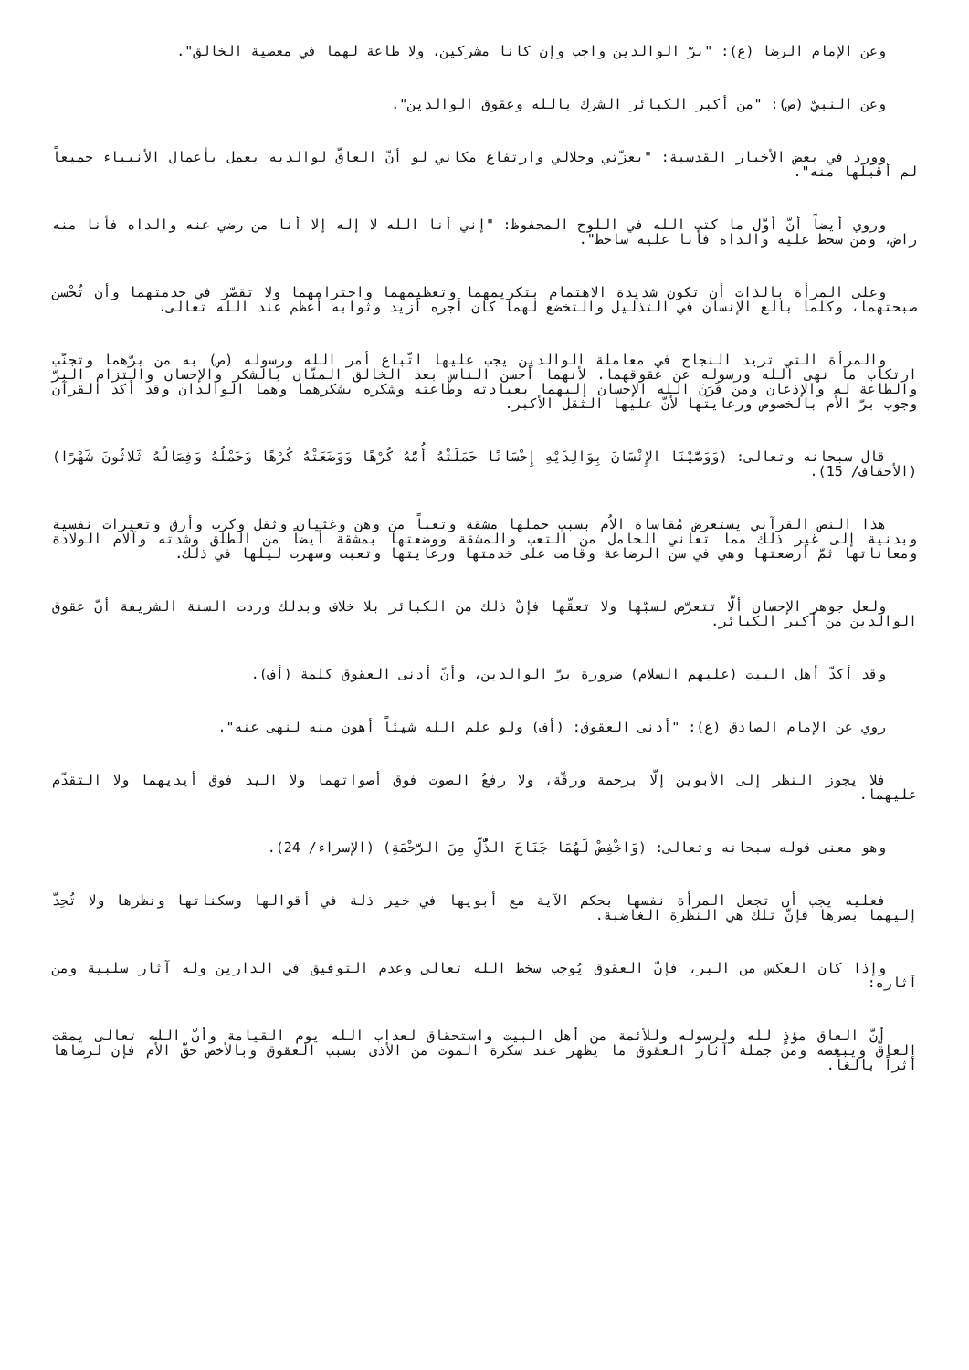وعن الإمام الرضا (ع): "برّ الوالدين واجب وإن كانا مشركين، ولا طاعة لهما في معصية الخالق".
وعن النبيّ (ص): "من أكبر الكبائر الشرك بالله وعقوق الوالدين".
وورد في بعض الأخبار القدسية: "بعزّتي وجلالي وارتفاع مكاني لو أنّ العاقّ لوالديه يعمل بأعمال الأنبياء جميعاً لم أقبلها منه".
وروي أيضاً أنّ أوّل ما كتب الله في اللوح المحفوظ: "إني أنا الله لا إله إلا أنا من رضي عنه والداه فأنا منه راض، ومن سخط عليه والداه فأنا عليه ساخط".
وعلى المرأة بالذات أن تكون شديدة الاهتمام بتكريمهما وتعظيمهما واحترامهما ولا تقصّر في خدمتهما وأن تُحْسن صبحتهما، وكلما بالغ الإنسان في التذليل والتخضع لهما كان أجره أزيد وثوابه أعظم عند الله تعالى.
والمرأة التي تريد النجاح في معاملة الوالدين يجب عليها اتّباع أمر الله ورسوله (ص) به من برّهما وتجنّب ارتكاب ما نهى الله ورسوله عن عقوقهما. لأنهما أحسن الناس بعد الخالق المنّان بالشكر والإحسان والتزام البرّ والطاعة له والإذعان ومن قَرَنَ الله الإحسان إليهما بعبادته وطاعته وشكره بشكرهما وهما الوالدان وقد أكد القرآن وجوب برّ الأُم بالخصوص ورعايتها لأنّ عليها الثقل الأكبر.
قال سبحانه وتعالى: (وَوَصَّيْنَا الإِنْسَانَ بِوَالِدَيْهِ إِحْسَانًا حَمَلَتْهُ أُمُّهُ كُرْهًا وَوَضَعَتْهُ كُرْهًا وَحَمْلُهُ وَفِصَالُهُ ثَلاثُونَ شَهْرًا) (الأحقاف/ 15).
هذا النص القرآني يستعرض مُقاساة الاُم بسبب حملها مشقة وتعباً من وهن وغثيان وثقل وكرب وأرق وتغيرات نفسية وبدنية إلى غير ذلك مما تعاني الحامل من التعب والمشقة ووضعتها بمشقة أيضاً من الطلق وشدته وآلام الولادة ومعاناتها ثمّ أرضعتها وهي في سن الرضاعة وقامت على خدمتها ورعايتها وتعبت وسهرت ليلها في ذلك.
ولعل جوهر الإحسان ألّا تتعرّض لسبّها ولا تعقّها فإنّ ذلك من الكبائر بلا خلاف وبذلك وردت السنة الشريفة أنّ عقوق الوالدين من أكبر الكبائر.
وقد أكدّ أهل البيت (عليهم السلام) ضرورة برّ الوالدين، وأنّ أدنى العقوق كلمة (أف).
روي عن الإمام الصادق (ع): "أدنى العقوق: (أف) ولو علم الله شيئاً أهون منه لنهى عنه".
فلا يجوز النظر إلى الأبوين إلّا برحمة ورقّة، ولا رفعُ الصوت فوق أصواتهما ولا اليد فوق أيديهما ولا التقدّم عليهما.
وهو معنى قوله سبحانه وتعالى: (وَاخْفِضْ لَهُمَا جَنَاحَ الذُّلِّ مِنَ الرَّحْمَةِ) (الإسراء/ 24).
فعليه يجب أن تجعل المرأة نفسها بحكم الآية مع أبويها في خير ذلة في أقوالها وسكناتها ونظرها ولا تُحِدّ إليهما بصرها فإنّ تلك هي النظرة الغاضبة.
وإذا كان العكس من البر، فإنّ العقوق يُوجب سخط الله تعالى وعدم التوفيق في الدارين وله آثار سلبية ومن آثاره:
أنّ العاق مؤذٍ لله ولرسوله وللأئمة من أهل البيت واستحقاق لعذاب الله يوم القيامة وأنّ الله تعالى يمقت العاقّ ويبغضه ومن جملة آثار العقوق ما يظهر عند سكرة الموت من الأذى بسبب العقوق وبالأخص حقّ الأُم فإن لرضاها أثراً بالغاً.